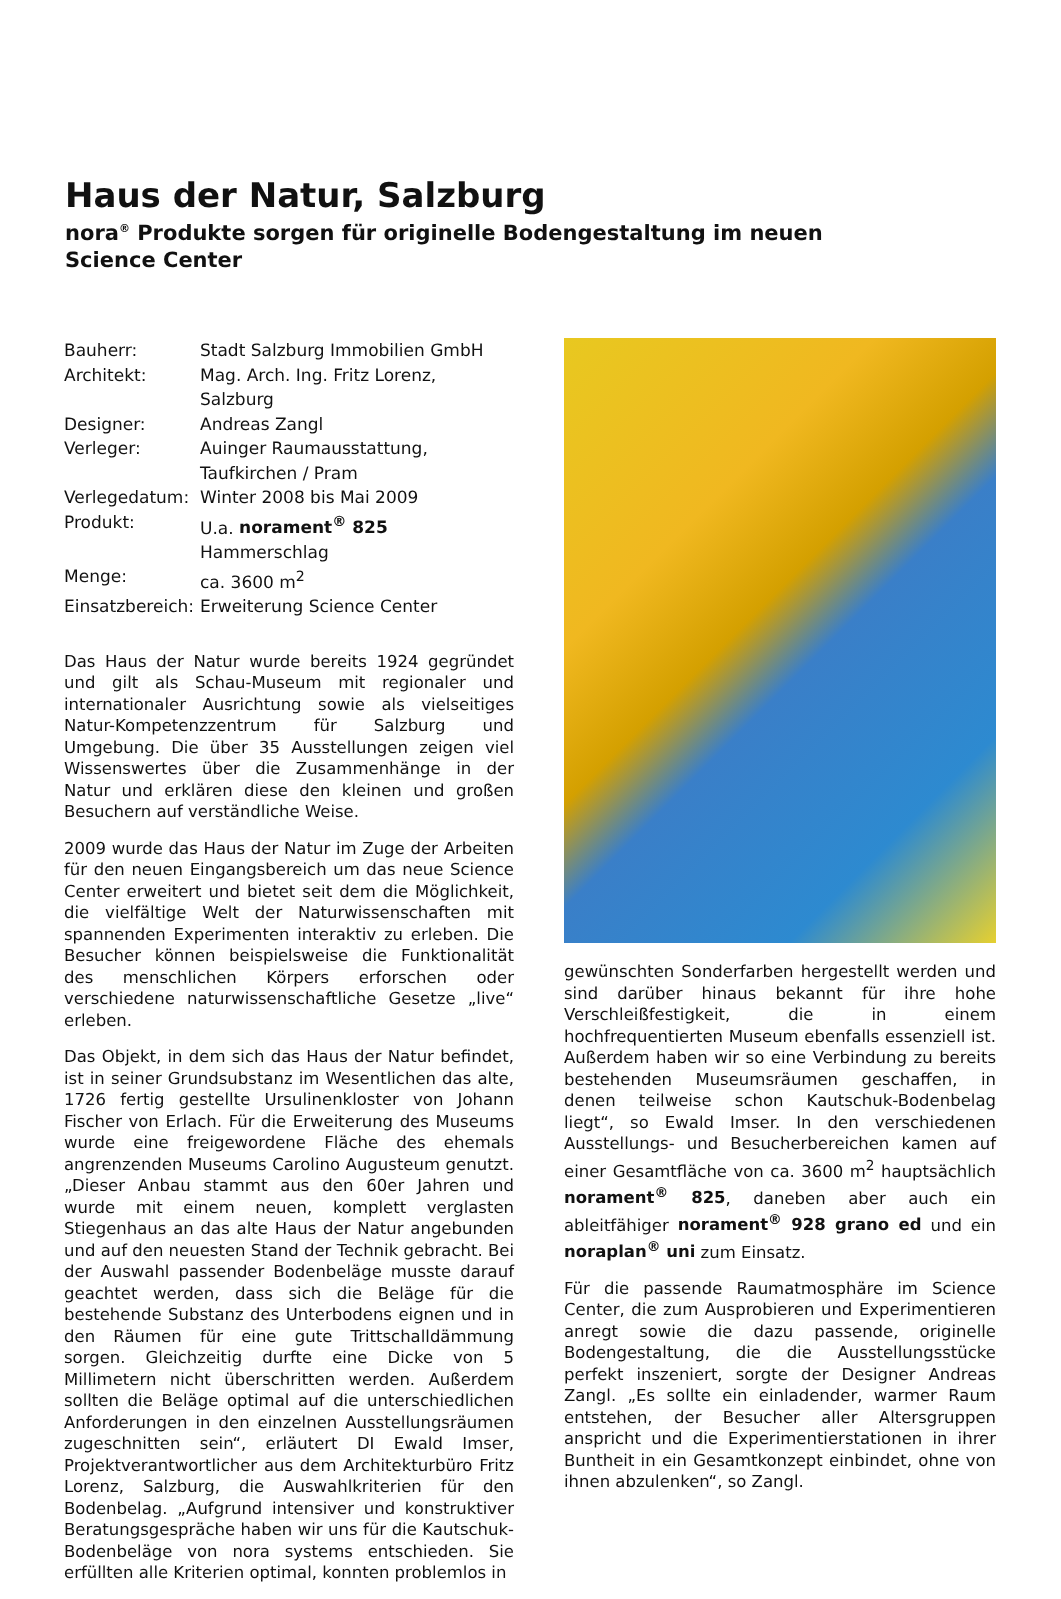Haus der Natur, Salzburg
nora<sup>®</sup> Produkte sorgen für originelle Bodengestaltung im neuen Science Center
| Bauherr: | Stadt Salzburg Immobilien GmbH |
| Architekt: | Mag. Arch. Ing. Fritz Lorenz, Salzburg |
| Designer: | Andreas Zangl |
| Verleger: | Auinger Raumausstattung, Taufkirchen / Pram |
| Verlegedatum: | Winter 2008 bis Mai 2009 |
| Produkt: | U.a. norament<sup>®</sup> 825 Hammerschlag |
| Menge: | ca. 3600 m<sup>2</sup> |
| Einsatzbereich: | Erweiterung Science Center |
Das Haus der Natur wurde bereits 1924 gegründet und gilt als Schau-Museum mit regionaler und internationaler Ausrichtung sowie als vielseitiges Natur-Kompetenzzentrum für Salzburg und Umgebung. Die über 35 Ausstellungen zeigen viel Wissenswertes über die Zusammenhänge in der Natur und erklären diese den kleinen und großen Besuchern auf verständliche Weise.
2009 wurde das Haus der Natur im Zuge der Arbeiten für den neuen Eingangsbereich um das neue Science Center erweitert und bietet seit dem die Möglichkeit, die vielfältige Welt der Naturwissenschaften mit spannenden Experimenten interaktiv zu erleben. Die Besucher können beispielsweise die Funktionalität des menschlichen Körpers erforschen oder verschiedene naturwissenschaftliche Gesetze „live“ erleben.
Das Objekt, in dem sich das Haus der Natur befindet, ist in seiner Grundsubstanz im Wesentlichen das alte, 1726 fertig gestellte Ursulinenkloster von Johann Fischer von Erlach. Für die Erweiterung des Museums wurde eine freigewordene Fläche des ehemals angrenzenden Museums Carolino Augusteum genutzt. „Dieser Anbau stammt aus den 60er Jahren und wurde mit einem neuen, komplett verglasten Stiegenhaus an das alte Haus der Natur angebunden und auf den neuesten Stand der Technik gebracht. Bei der Auswahl passender Bodenbeläge musste darauf geachtet werden, dass sich die Beläge für die bestehende Substanz des Unterbodens eignen und in den Räumen für eine gute Trittschalldämmung sorgen. Gleichzeitig durfte eine Dicke von 5 Millimetern nicht überschritten werden. Außerdem sollten die Beläge optimal auf die unterschiedlichen Anforderungen in den einzelnen Ausstellungsräumen zugeschnitten sein“, erläutert DI Ewald Imser, Projektverantwortlicher aus dem Architekturbüro Fritz Lorenz, Salzburg, die Auswahlkriterien für den Bodenbelag. „Aufgrund intensiver und konstruktiver Beratungsgespräche haben wir uns für die Kautschuk-Bodenbeläge von nora systems entschieden. Sie erfüllten alle Kriterien optimal, konnten problemlos in
gewünschten Sonderfarben hergestellt werden und sind darüber hinaus bekannt für ihre hohe Verschleißfestigkeit, die in einem hochfrequentierten Museum ebenfalls essenziell ist. Außerdem haben wir so eine Verbindung zu bereits bestehenden Museumsräumen geschaffen, in denen teilweise schon Kautschuk-Bodenbelag liegt“, so Ewald Imser. In den verschiedenen Ausstellungs- und Besucherbereichen kamen auf einer Gesamtfläche von ca. 3600 m<sup>2</sup> hauptsächlich norament<sup>®</sup> 825, daneben aber auch ein ableitfähiger norament<sup>®</sup> 928 grano ed und ein noraplan<sup>®</sup> uni zum Einsatz.
Für die passende Raumatmosphäre im Science Center, die zum Ausprobieren und Experimentieren anregt sowie die dazu passende, originelle Bodengestaltung, die die Ausstellungsstücke perfekt inszeniert, sorgte der Designer Andreas Zangl. „Es sollte ein einladender, warmer Raum entstehen, der Besucher aller Altersgruppen anspricht und die Experimentierstationen in ihrer Buntheit in ein Gesamtkonzept einbindet, ohne von ihnen abzulenken“, so Zangl.